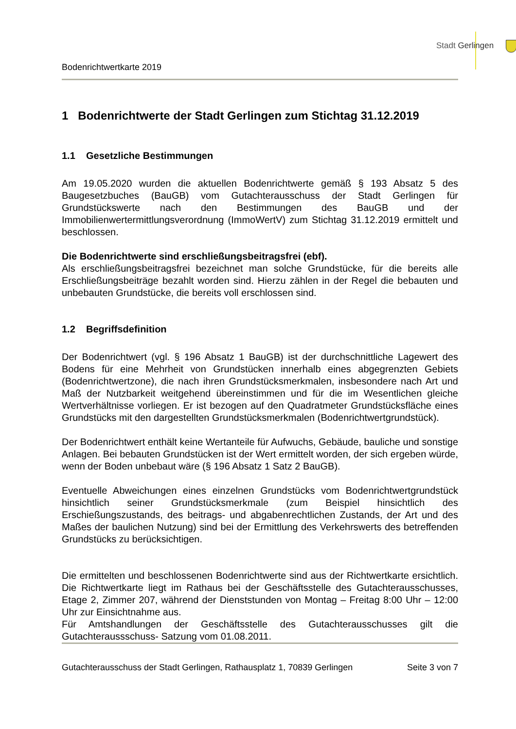Stadt Gerlingen
Bodenrichtwertkarte 2019
1 Bodenrichtwerte der Stadt Gerlingen zum Stichtag 31.12.2019
1.1 Gesetzliche Bestimmungen
Am 19.05.2020 wurden die aktuellen Bodenrichtwerte gemäß § 193 Absatz 5 des Baugesetzbuches (BauGB) vom Gutachterausschuss der Stadt Gerlingen für Grundstückswerte nach den Bestimmungen des BauGB und der Immobilienwertermittlungsverordnung (ImmoWertV) zum Stichtag 31.12.2019 ermittelt und beschlossen.
Die Bodenrichtwerte sind erschließungsbeitragsfrei (ebf).
Als erschließungsbeitragsfrei bezeichnet man solche Grundstücke, für die bereits alle Erschließungsbeiträge bezahlt worden sind. Hierzu zählen in der Regel die bebauten und unbebauten Grundstücke, die bereits voll erschlossen sind.
1.2 Begriffsdefinition
Der Bodenrichtwert (vgl. § 196 Absatz 1 BauGB) ist der durchschnittliche Lagewert des Bodens für eine Mehrheit von Grundstücken innerhalb eines abgegrenzten Gebiets (Bodenrichtwertzone), die nach ihren Grundstücksmerkmalen, insbesondere nach Art und Maß der Nutzbarkeit weitgehend übereinstimmen und für die im Wesentlichen gleiche Wertverhältnisse vorliegen. Er ist bezogen auf den Quadratmeter Grundstücksfläche eines Grundstücks mit den dargestellten Grundstücksmerkmalen (Bodenrichtwertgrundstück).
Der Bodenrichtwert enthält keine Wertanteile für Aufwuchs, Gebäude, bauliche und sonstige Anlagen. Bei bebauten Grundstücken ist der Wert ermittelt worden, der sich ergeben würde, wenn der Boden unbebaut wäre (§ 196 Absatz 1 Satz 2 BauGB).
Eventuelle Abweichungen eines einzelnen Grundstücks vom Bodenrichtwertgrundstück hinsichtlich seiner Grundstücksmerkmale (zum Beispiel hinsichtlich des Erschießungszustands, des beitrags- und abgabenrechtlichen Zustands, der Art und des Maßes der baulichen Nutzung) sind bei der Ermittlung des Verkehrswerts des betreffenden Grundstücks zu berücksichtigen.
Die ermittelten und beschlossenen Bodenrichtwerte sind aus der Richtwertkarte ersichtlich. Die Richtwertkarte liegt im Rathaus bei der Geschäftsstelle des Gutachterausschusses, Etage 2, Zimmer 207, während der Dienststunden von Montag – Freitag 8:00 Uhr – 12:00 Uhr zur Einsichtnahme aus.
Für Amtshandlungen der Geschäftsstelle des Gutachterausschusses gilt die Gutachteraussschuss- Satzung vom 01.08.2011.
Gutachterausschuss der Stadt Gerlingen, Rathausplatz 1, 70839 Gerlingen Seite 3 von 7